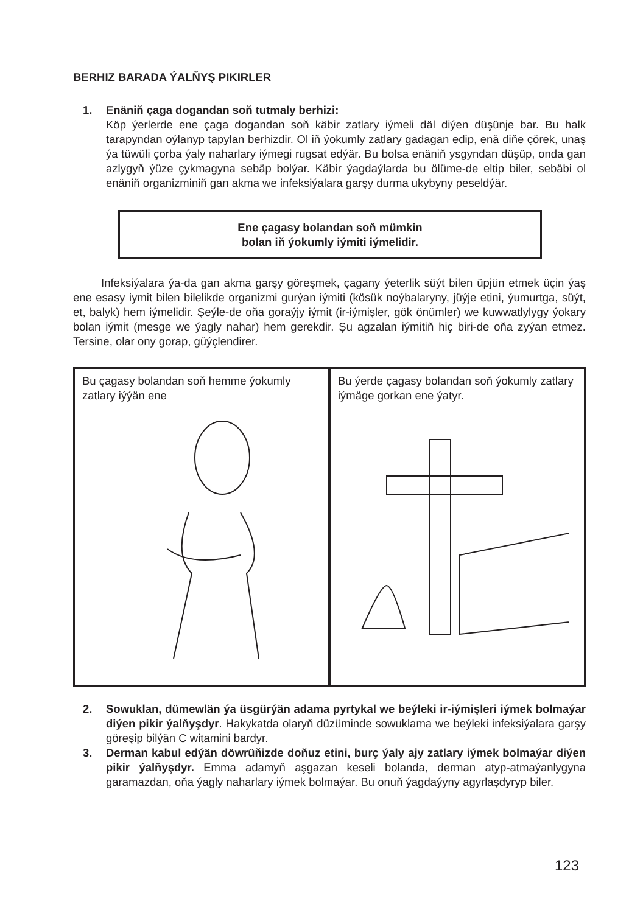BERHIZ BARADA ÝALŇYŞ PIKIRLER
1. Enäniň çaga dogandan soň tutmaly berhizi:
Köp ýerlerde ene çaga dogandan soň käbir zatlary iýmeli däl diýen düşünje bar. Bu halk tarapyndan oýlanyp tapylan berhizdir. Ol iň ýokumly zatlary gadagan edip, enä diňe çörek, unaş ýa tüwüli çorba ýaly naharlary iýmegi rugsat edýär. Bu bolsa enäniň ysgyndan düşüp, onda gan azlygyň ýüze çykmagyna sebäp bolýar. Käbir ýagdaýlarda bu ölüme-de eltip biler, sebäbi ol enäniň organizminiň gan akma we infeksiýalara garşy durma ukybyny peseldýär.
Ene çagasy bolandan soň mümkin
bolan iň ýokumly iýmiti iýmelidir.
Infeksiýalara ýa-da gan akma garşy göreşmek, çagany ýeterlik süýt bilen üpjün etmek üçin ýaş ene esasy iymit bilen bilelikde organizmi gurýan iýmiti (kösük noýbalaryny, jüýje etini, ýumurtga, süýt, et, balyk) hem iýmelidir. Şeýle-de oňa goraýjy iýmit (ir-iýmişler, gök önümler) we kuwwatlylygy ýokary bolan iýmit (mesge we ýagly nahar) hem gerekdir. Şu agzalan iýmitiň hiç biri-de oňa zyýan etmez. Tersine, olar ony gorap, güýçlendirer.
Bu çagasy bolandan soň hemme ýokumly zatlary iýýän ene
Bu ýerde çagasy bolandan soň ýokumly zatlary iýmäge gorkan ene ýatyr.
2. Sowuklan, dümewlän ýa üsgürýän adama pyrtykal we beýleki ir-iýmişleri iýmek bolmaýar diýen pikir ýalňyşdyr. Hakykatda olaryň düzüminde sowuklama we beýleki infeksiýalara garşy göreşip bilýän C witamini bardyr.
3. Derman kabul edýän döwrüňizde doňuz etini, burç ýaly ajy zatlary iýmek bolmaýar diýen pikir ýalňyşdyr. Emma adamyň aşgazan keseli bolanda, derman atyp-atmaýanlygyna garamazdan, oňa ýagly naharlary iýmek bolmaýar. Bu onuň ýagdaýyny agyrlaşdyryp biler.
123